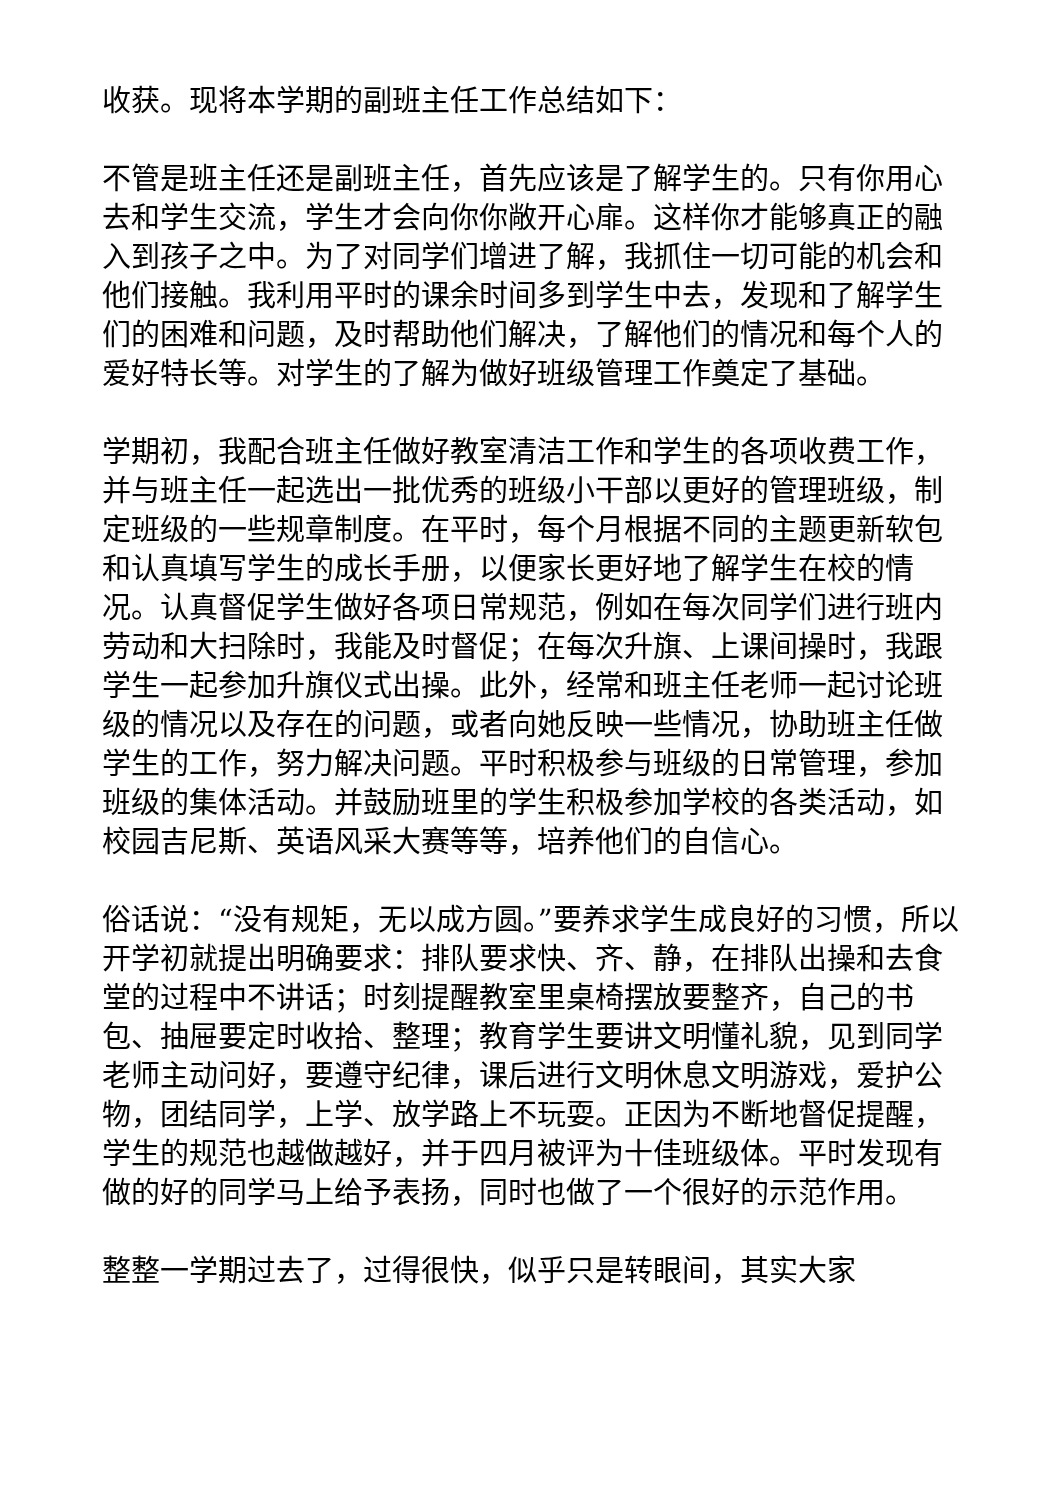收获。现将本学期的副班主任工作总结如下：
不管是班主任还是副班主任，首先应该是了解学生的。只有你用心去和学生交流，学生才会向你你敞开心扉。这样你才能够真正的融入到孩子之中。为了对同学们增进了解，我抓住一切可能的机会和他们接触。我利用平时的课余时间多到学生中去，发现和了解学生们的困难和问题，及时帮助他们解决，了解他们的情况和每个人的爱好特长等。对学生的了解为做好班级管理工作奠定了基础。
学期初，我配合班主任做好教室清洁工作和学生的各项收费工作，并与班主任一起选出一批优秀的班级小干部以更好的管理班级，制定班级的一些规章制度。在平时，每个月根据不同的主题更新软包和认真填写学生的成长手册，以便家长更好地了解学生在校的情况。认真督促学生做好各项日常规范，例如在每次同学们进行班内劳动和大扫除时，我能及时督促；在每次升旗、上课间操时，我跟学生一起参加升旗仪式出操。此外，经常和班主任老师一起讨论班级的情况以及存在的问题，或者向她反映一些情况，协助班主任做学生的工作，努力解决问题。平时积极参与班级的日常管理，参加班级的集体活动。并鼓励班里的学生积极参加学校的各类活动，如校园吉尼斯、英语风采大赛等等，培养他们的自信心。
俗话说：“没有规矩，无以成方圆。”要养求学生成良好的习惯，所以开学初就提出明确要求：排队要求快、齐、静，在排队出操和去食堂的过程中不讲话；时刻提醒教室里桌椅摆放要整齐，自己的书包、抽屉要定时收拾、整理；教育学生要讲文明懂礼貌，见到同学老师主动问好，要遵守纪律，课后进行文明休息文明游戏，爱护公物，团结同学，上学、放学路上不玩耍。正因为不断地督促提醒，学生的规范也越做越好，并于四月被评为十佳班级体。平时发现有做的好的同学马上给予表扬，同时也做了一个很好的示范作用。
整整一学期过去了，过得很快，似乎只是转眼间，其实大家